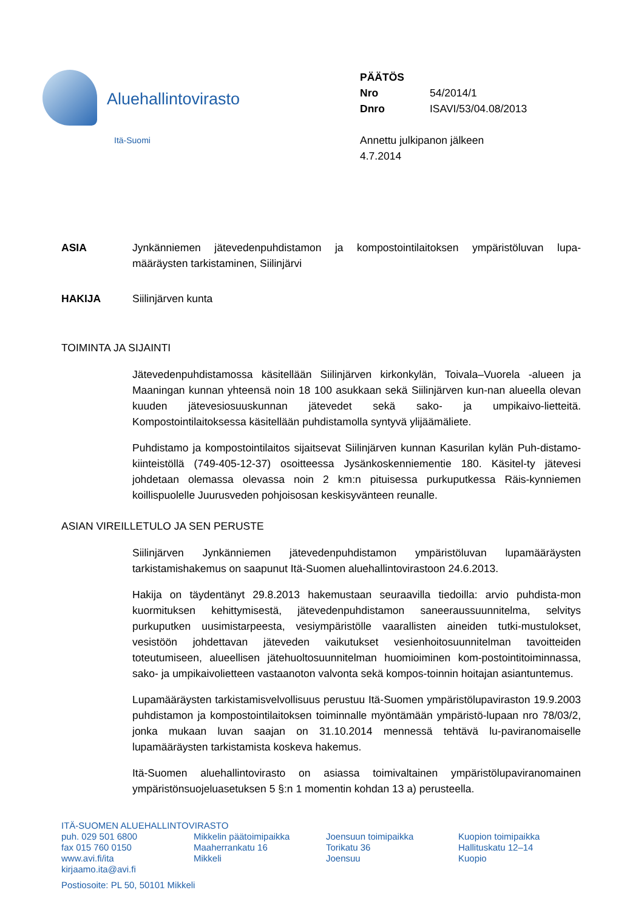Aluehallintovirasto
Itä-Suomi
PÄÄTÖS
| Nro | 54/2014/1 |
| Dnro | ISAVI/53/04.08/2013 |
Annettu julkipanon jälkeen
4.7.2014
ASIA Jynkänniemen jätevedenpuhdistamon ja kompostointilaitoksen ympäristöluvan lupa-määräysten tarkistaminen, Siilinjärvi
HAKIJA Siilinjärven kunta
TOIMINTA JA SIJAINTI
Jätevedenpuhdistamossa käsitellään Siilinjärven kirkonkylän, Toivala–Vuorela -alueen ja Maaningan kunnan yhteensä noin 18 100 asukkaan sekä Siilinjärven kun-nan alueella olevan kuuden jätevesiosuuskunnan jätevedet sekä sako- ja umpikaivo-lietteitä. Kompostointilaitoksessa käsitellään puhdistamolla syntyvä ylijäämäliete.
Puhdistamo ja kompostointilaitos sijaitsevat Siilinjärven kunnan Kasurilan kylän Puh-distamo-kiinteistöllä (749-405-12-37) osoitteessa Jysänkoskenniementie 180. Käsitel-ty jätevesi johdetaan olemassa olevassa noin 2 km:n pituisessa purkuputkessa Räis-kynniemen koillispuolelle Juurusveden pohjoisosan keskisyvänteen reunalle.
ASIAN VIREILLETULO JA SEN PERUSTE
Siilinjärven Jynkänniemen jätevedenpuhdistamon ympäristöluvan lupamääräysten tarkistamishakemus on saapunut Itä-Suomen aluehallintovirastoon 24.6.2013.
Hakija on täydentänyt 29.8.2013 hakemustaan seuraavilla tiedoilla: arvio puhdista-mon kuormituksen kehittymisestä, jätevedenpuhdistamon saneeraussuunnitelma, selvitys purkuputken uusimistarpeesta, vesiympäristölle vaarallisten aineiden tutki-mustulokset, vesistöön johdettavan jäteveden vaikutukset vesienhoitosuunnitelman tavoitteiden toteutumiseen, alueellisen jätehuoltosuunnitelman huomioiminen kom-postointitoiminnassa, sako- ja umpikaivolietteen vastaanoton valvonta sekä kompos-toinnin hoitajan asiantuntemus.
Lupamääräysten tarkistamisvelvollisuus perustuu Itä-Suomen ympäristölupaviraston 19.9.2003 puhdistamon ja kompostointilaitoksen toiminnalle myöntämään ympäristö-lupaan nro 78/03/2, jonka mukaan luvan saajan on 31.10.2014 mennessä tehtävä lu-paviranomaiselle lupamääräysten tarkistamista koskeva hakemus.
Itä-Suomen aluehallintovirasto on asiassa toimivaltainen ympäristölupaviranomainen ympäristönsuojeluasetuksen 5 §:n 1 momentin kohdan 13 a) perusteella.
ITÄ-SUOMEN ALUEHALLINTOVIRASTO
puh. 029 501 6800
fax 015 760 0150
www.avi.fi/ita
kirjaamo.ita@avi.fi
Mikkelin päätoimipaikka
Maaherrankatu 16
Mikkeli
Joensuun toimipaikka
Torikatu 36
Joensuu
Kuopion toimipaikka
Hallituskatu 12–14
Kuopio
Postiosoite: PL 50, 50101 Mikkeli